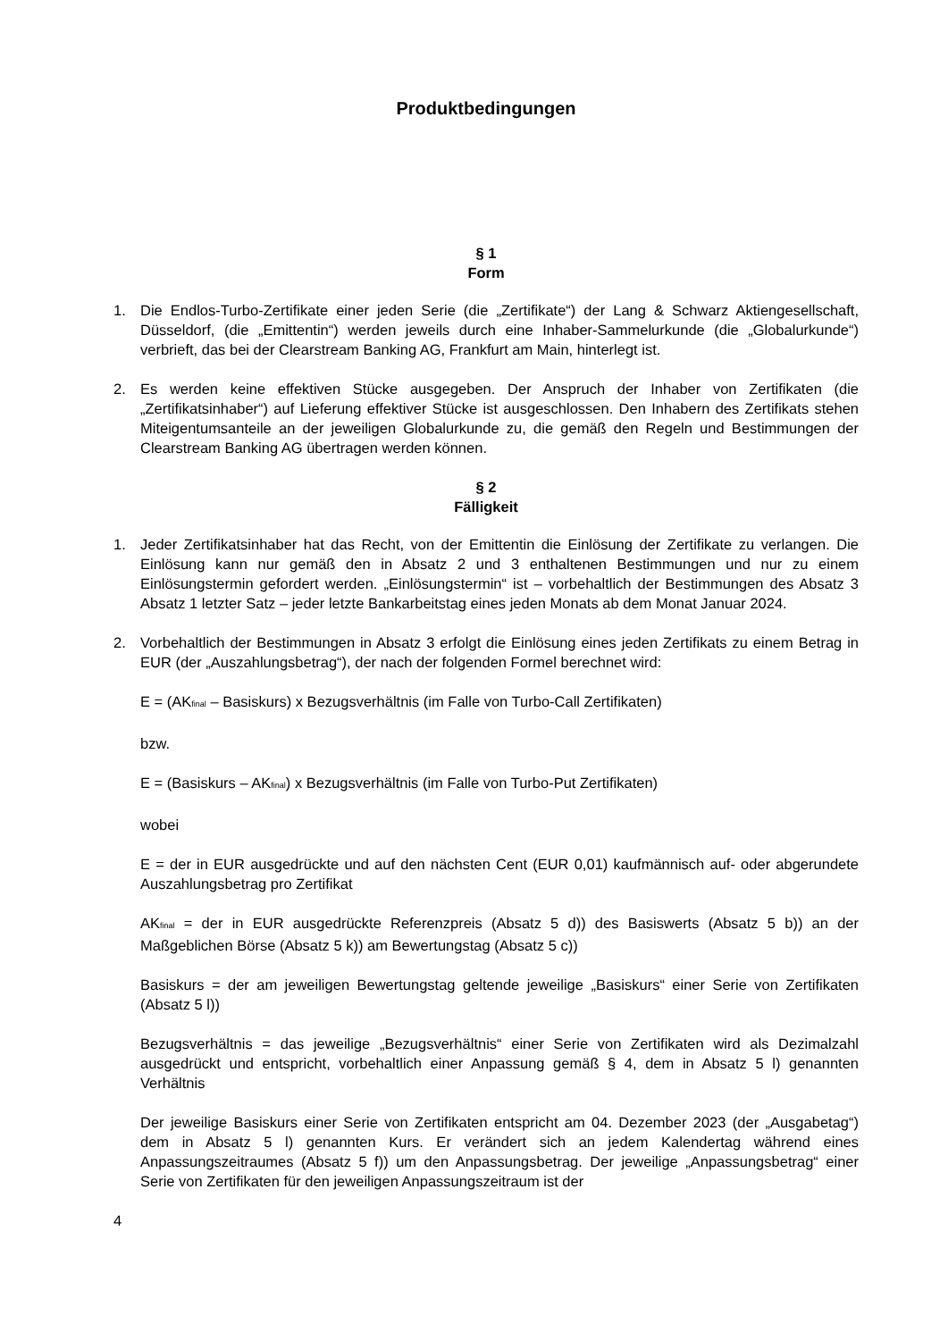Produktbedingungen
§ 1
Form
1. Die Endlos-Turbo-Zertifikate einer jeden Serie (die „Zertifikate“) der Lang & Schwarz Aktiengesellschaft, Düsseldorf, (die „Emittentin“) werden jeweils durch eine Inhaber-Sammelurkunde (die „Globalurkunde“) verbrieft, das bei der Clearstream Banking AG, Frankfurt am Main, hinterlegt ist.
2. Es werden keine effektiven Stücke ausgegeben. Der Anspruch der Inhaber von Zertifikaten (die „Zertifikatsinhaber“) auf Lieferung effektiver Stücke ist ausgeschlossen. Den Inhabern des Zertifikats stehen Miteigentumsanteile an der jeweiligen Globalurkunde zu, die gemäß den Regeln und Bestimmungen der Clearstream Banking AG übertragen werden können.
§ 2
Fälligkeit
1. Jeder Zertifikatsinhaber hat das Recht, von der Emittentin die Einlösung der Zertifikate zu verlangen. Die Einlösung kann nur gemäß den in Absatz 2 und 3 enthaltenen Bestimmungen und nur zu einem Einlösungstermin gefordert werden. „Einlösungstermin“ ist – vorbehaltlich der Bestimmungen des Absatz 3 Absatz 1 letzter Satz – jeder letzte Bankarbeitstag eines jeden Monats ab dem Monat Januar 2024.
2. Vorbehaltlich der Bestimmungen in Absatz 3 erfolgt die Einlösung eines jeden Zertifikats zu einem Betrag in EUR (der „Auszahlungsbetrag“), der nach der folgenden Formel berechnet wird:
E = (AK<sub>final</sub> – Basiskurs) x Bezugsverhältnis (im Falle von Turbo-Call Zertifikaten)
bzw.
E = (Basiskurs – AK<sub>final</sub>) x Bezugsverhältnis (im Falle von Turbo-Put Zertifikaten)
wobei
E = der in EUR ausgedrückte und auf den nächsten Cent (EUR 0,01) kaufmännisch auf- oder abgerundete Auszahlungsbetrag pro Zertifikat
AK<sub>final</sub> = der in EUR ausgedrückte Referenzpreis (Absatz 5 d)) des Basiswerts (Absatz 5 b)) an der Maßgeblichen Börse (Absatz 5 k)) am Bewertungstag (Absatz 5 c))
Basiskurs = der am jeweiligen Bewertungstag geltende jeweilige „Basiskurs“ einer Serie von Zertifikaten (Absatz 5 l))
Bezugsverhältnis = das jeweilige „Bezugsverhältnis“ einer Serie von Zertifikaten wird als Dezimalzahl ausgedrückt und entspricht, vorbehaltlich einer Anpassung gemäß § 4, dem in Absatz 5 l) genannten Verhältnis
Der jeweilige Basiskurs einer Serie von Zertifikaten entspricht am 04. Dezember 2023 (der „Ausgabetag“) dem in Absatz 5 l) genannten Kurs. Er verändert sich an jedem Kalendertag während eines Anpassungszeitraumes (Absatz 5 f)) um den Anpassungsbetrag. Der jeweilige „Anpassungsbetrag“ einer Serie von Zertifikaten für den jeweiligen Anpassungszeitraum ist der
4